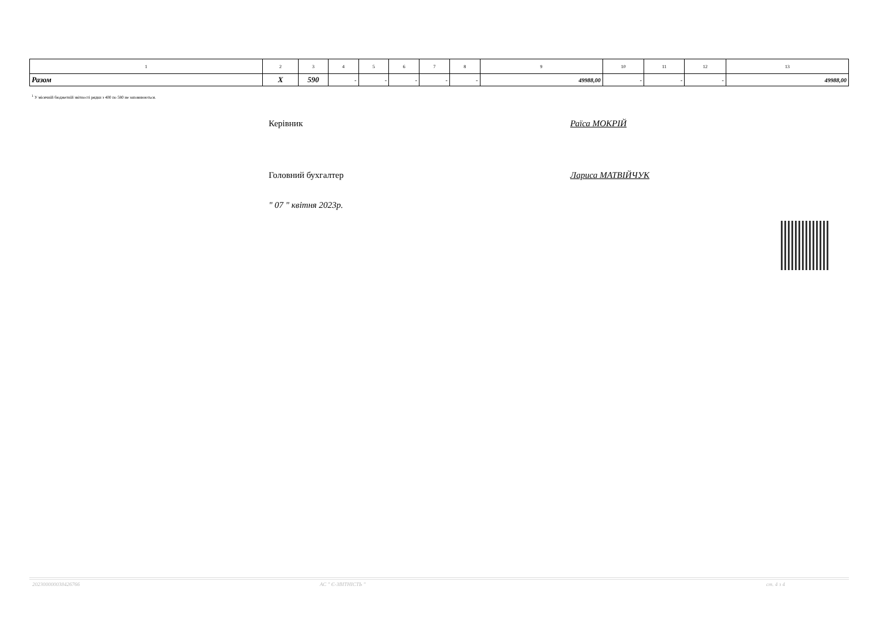| 1 | 2 | 3 | 4 | 5 | 6 | 7 | 8 | 9 | 10 | 11 | 12 | 13 |
| --- | --- | --- | --- | --- | --- | --- | --- | --- | --- | --- | --- | --- |
| Разом | X | 590 | - | - | - | - | - | 49988,00 | - | - | - | 49988,00 |
<sup>1</sup> У місячній бюджетній звітності рядки з 400 по 580 не заповнюються.
Керівник Раїса МОКРІЙ
Головний бухгалтер Лариса МАТВІЙЧУК
" 07 " квітня 2023р.
202300000038426766 АС " Є-ЗВІТНІСТЬ " ст. 4 з 4